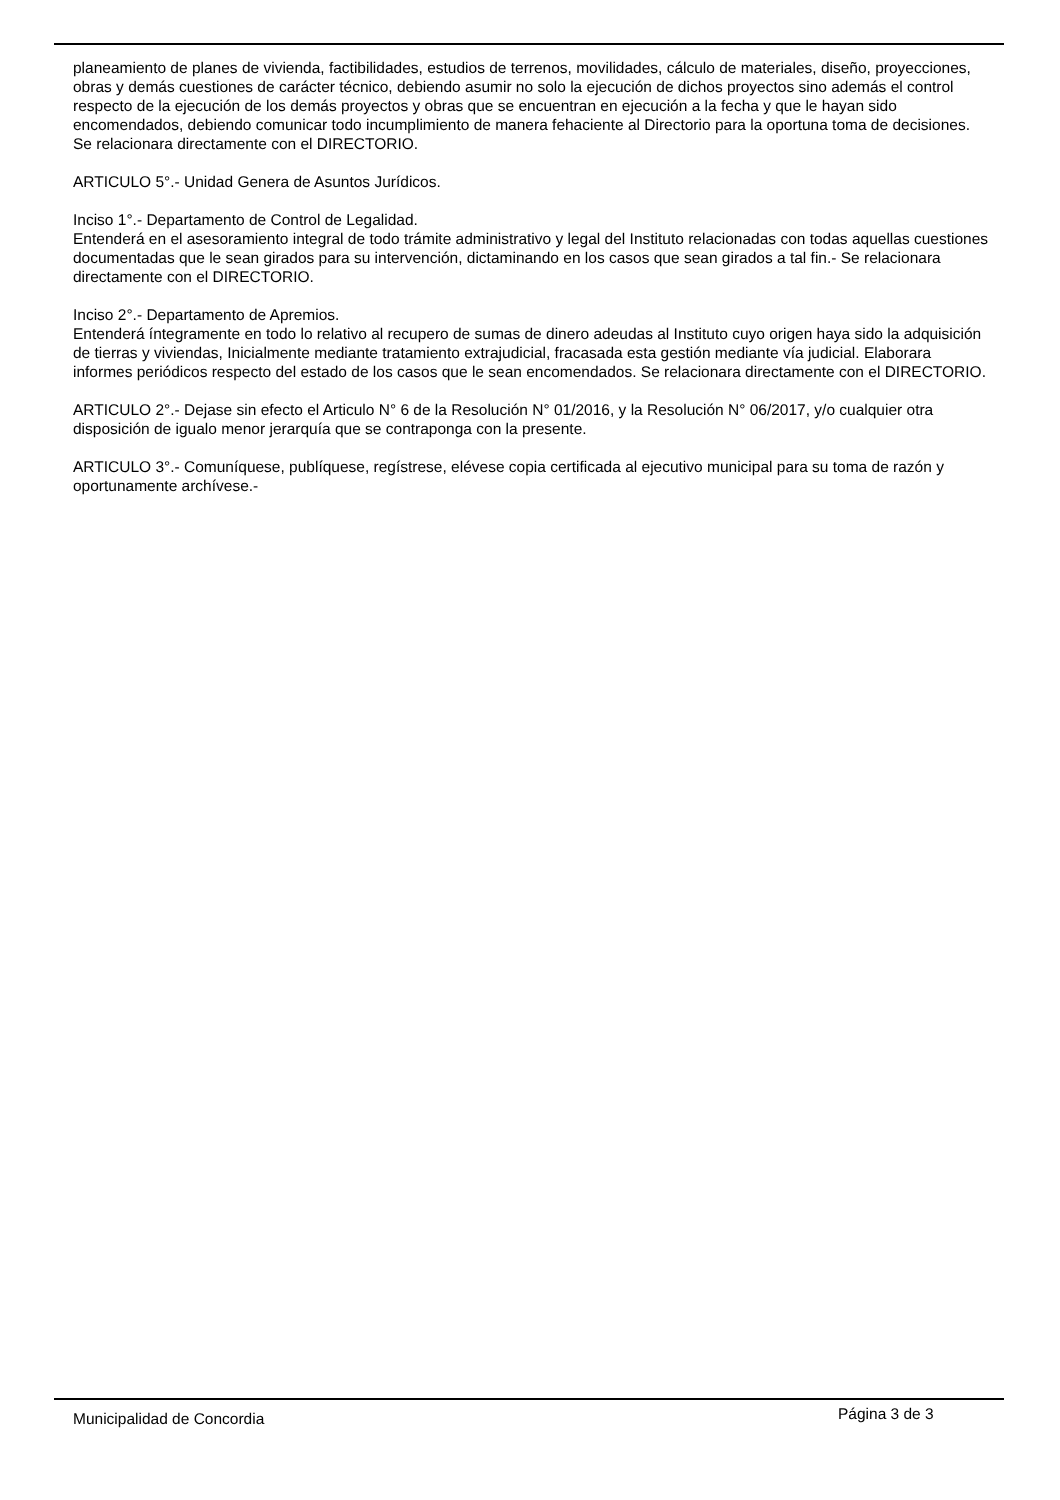planeamiento de planes de vivienda, factibilidades, estudios de terrenos, movilidades, cálculo de materiales, diseño, proyecciones, obras y demás cuestiones de carácter técnico, debiendo asumir no solo la ejecución de dichos proyectos sino además el control respecto de la ejecución de los demás proyectos y obras que se encuentran en ejecución a la fecha y que le hayan sido encomendados, debiendo comunicar todo incumplimiento de manera fehaciente al Directorio para la oportuna toma de decisiones. Se relacionara directamente con el DIRECTORIO.
ARTICULO 5°.- Unidad Genera de Asuntos Jurídicos.
Inciso 1°.- Departamento de Control de Legalidad.
Entenderá en el asesoramiento integral de todo trámite administrativo y legal del Instituto relacionadas con todas aquellas cuestiones documentadas que le sean girados para su intervención, dictaminando en los casos que sean girados a tal fin.- Se relacionara directamente con el DIRECTORIO.
Inciso 2°.- Departamento de Apremios.
Entenderá íntegramente en todo lo relativo al recupero de sumas de dinero adeudas al Instituto cuyo origen haya sido la adquisición de tierras y viviendas, Inicialmente mediante tratamiento extrajudicial, fracasada esta gestión mediante vía judicial. Elaborara informes periódicos respecto del estado de los casos que le sean encomendados. Se relacionara directamente con el DIRECTORIO.
ARTICULO 2°.- Dejase sin efecto el Articulo N° 6 de la Resolución N° 01/2016, y la Resolución N° 06/2017, y/o cualquier otra disposición de igualo menor jerarquía que se contraponga con la presente.
ARTICULO 3°.- Comuníquese, publíquese, regístrese, elévese copia certificada al ejecutivo municipal para su toma de razón y oportunamente archívese.-
Municipalidad de Concordia Página 3 de 3